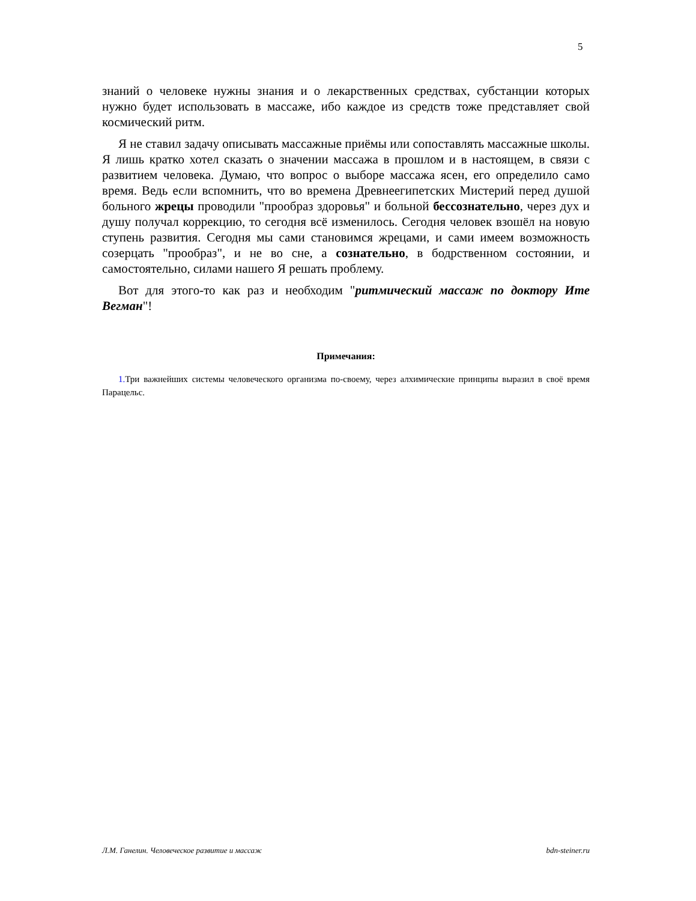5
знаний о человеке нужны знания и о лекарственных средствах, субстанции которых нужно будет использовать в массаже, ибо каждое из средств тоже представляет свой космический ритм.
Я не ставил задачу описывать массажные приёмы или сопоставлять массажные школы. Я лишь кратко хотел сказать о значении массажа в прошлом и в настоящем, в связи с развитием человека. Думаю, что вопрос о выборе массажа ясен, его определило само время. Ведь если вспомнить, что во времена Древнеегипетских Мистерий перед душой больного жрецы проводили "прообраз здоровья" и больной бессознательно, через дух и душу получал коррекцию, то сегодня всё изменилось. Сегодня человек взошёл на новую ступень развития. Сегодня мы сами становимся жрецами, и сами имеем возможность созерцать "прообраз", и не во сне, а сознательно, в бодрственном состоянии, и самостоятельно, силами нашего Я решать проблему.
Вот для этого-то как раз и необходим "ритмический массаж по доктору Ите Вегман"!
Примечания:
1. Три важнейших системы человеческого организма по-своему, через алхимические принципы выразил в своё время Парацельс.
Л.М. Ганелин. Человеческое развитие и массаж bdn-steiner.ru